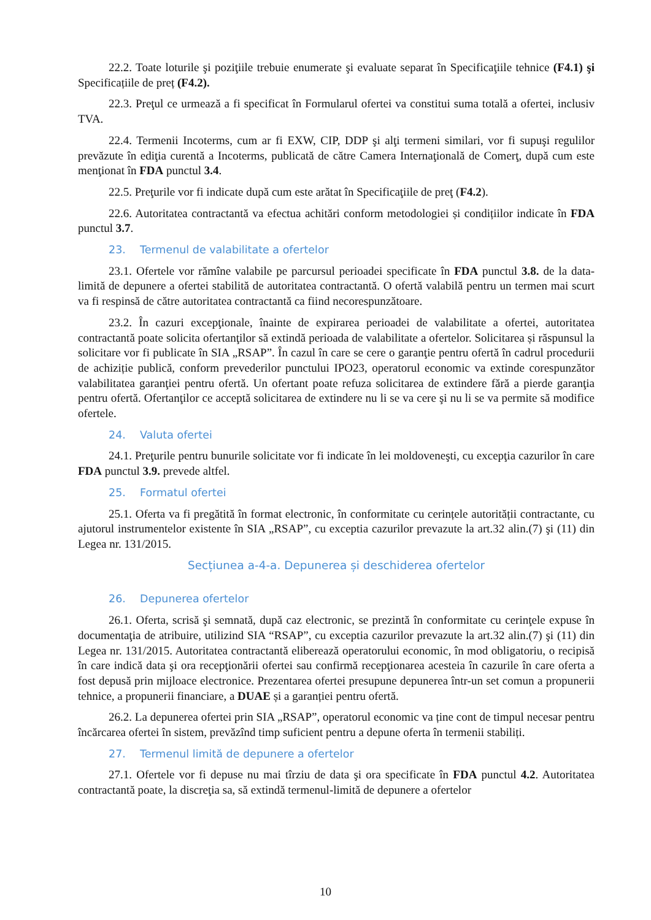22.2. Toate loturile şi poziţiile trebuie enumerate şi evaluate separat în Specificaţiile tehnice (F4.1) şi Specificațiile de preț (F4.2).
22.3. Preţul ce urmează a fi specificat în Formularul ofertei va constitui suma totală a ofertei, inclusiv TVA.
22.4. Termenii Incoterms, cum ar fi EXW, CIP, DDP şi alţi termeni similari, vor fi supuşi regulilor prevăzute în ediţia curentă a Incoterms, publicată de către Camera Internaţională de Comerţ, după cum este menţionat în FDA punctul 3.4.
22.5. Preţurile vor fi indicate după cum este arătat în Specificaţiile de preţ (F4.2).
22.6. Autoritatea contractantă va efectua achitări conform metodologiei și condițiilor indicate în FDA punctul 3.7.
23. Termenul de valabilitate a ofertelor
23.1. Ofertele vor rămîne valabile pe parcursul perioadei specificate în FDA punctul 3.8. de la data-limită de depunere a ofertei stabilită de autoritatea contractantă. O ofertă valabilă pentru un termen mai scurt va fi respinsă de către autoritatea contractantă ca fiind necorespunzătoare.
23.2. În cazuri excepţionale, înainte de expirarea perioadei de valabilitate a ofertei, autoritatea contractantă poate solicita ofertanţilor să extindă perioada de valabilitate a ofertelor. Solicitarea și răspunsul la solicitare vor fi publicate în SIA „RSAP”. În cazul în care se cere o garanţie pentru ofertă în cadrul procedurii de achiziție publică, conform prevederilor punctului IPO23, operatorul economic va extinde corespunzător valabilitatea garanţiei pentru ofertă. Un ofertant poate refuza solicitarea de extindere fără a pierde garanţia pentru ofertă. Ofertanţilor ce acceptă solicitarea de extindere nu li se va cere şi nu li se va permite să modifice ofertele.
24. Valuta ofertei
24.1. Preţurile pentru bunurile solicitate vor fi indicate în lei moldoveneşti, cu excepţia cazurilor în care FDA punctul 3.9. prevede altfel.
25. Formatul ofertei
25.1. Oferta va fi pregătită în format electronic, în conformitate cu cerințele autorității contractante, cu ajutorul instrumentelor existente în SIA „RSAP”, cu exceptia cazurilor prevazute la art.32 alin.(7) şi (11) din Legea nr. 131/2015.
Secțiunea a-4-a. Depunerea și deschiderea ofertelor
26. Depunerea ofertelor
26.1. Oferta, scrisă şi semnată, după caz electronic, se prezintă în conformitate cu cerinţele expuse în documentaţia de atribuire, utilizind SIA “RSAP”, cu exceptia cazurilor prevazute la art.32 alin.(7) şi (11) din Legea nr. 131/2015. Autoritatea contractantă eliberează operatorului economic, în mod obligatoriu, o recipisă în care indică data şi ora recepţionării ofertei sau confirmă recepţionarea acesteia în cazurile în care oferta a fost depusă prin mijloace electronice. Prezentarea ofertei presupune depunerea într-un set comun a propunerii tehnice, a propunerii financiare, a DUAE și a garanției pentru ofertă.
26.2. La depunerea ofertei prin SIA „RSAP”, operatorul economic va ține cont de timpul necesar pentru încărcarea ofertei în sistem, prevăzînd timp suficient pentru a depune oferta în termenii stabiliți.
27. Termenul limită de depunere a ofertelor
27.1. Ofertele vor fi depuse nu mai tîrziu de data şi ora specificate în FDA punctul 4.2. Autoritatea contractantă poate, la discreţia sa, să extindă termenul-limită de depunere a ofertelor
10